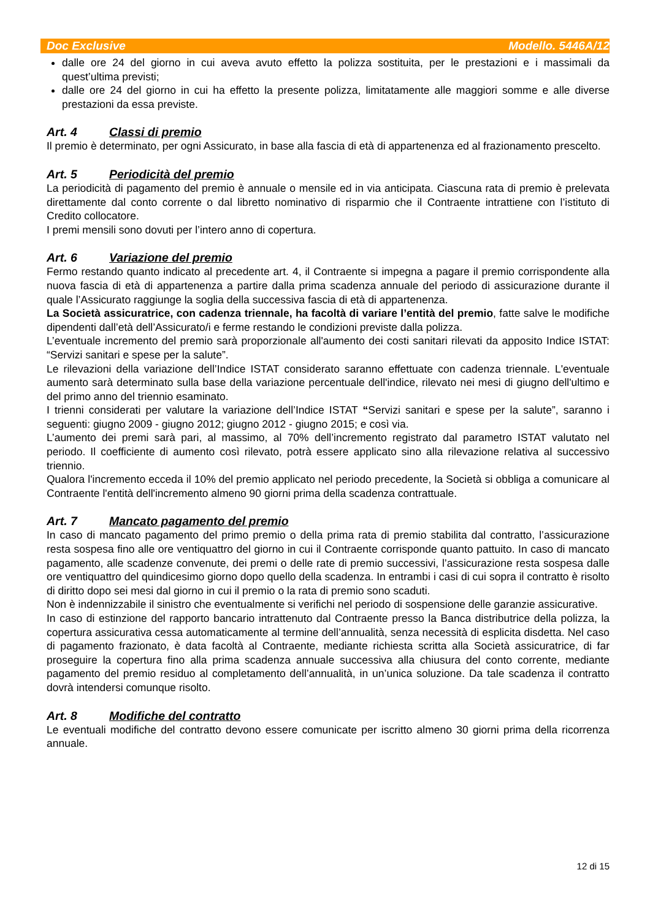Doc Exclusive Modello. 5446A/12
dalle ore 24 del giorno in cui aveva avuto effetto la polizza sostituita, per le prestazioni e i massimali da quest’ultima previsti;
dalle ore 24 del giorno in cui ha effetto la presente polizza, limitatamente alle maggiori somme e alle diverse prestazioni da essa previste.
Art. 4 Classi di premio
Il premio è determinato, per ogni Assicurato, in base alla fascia di età di appartenenza ed al frazionamento prescelto.
Art. 5 Periodicità del premio
La periodicità di pagamento del premio è annuale o mensile ed in via anticipata. Ciascuna rata di premio è prelevata direttamente dal conto corrente o dal libretto nominativo di risparmio che il Contraente intrattiene con l’istituto di Credito collocatore.
I premi mensili sono dovuti per l’intero anno di copertura.
Art. 6 Variazione del premio
Fermo restando quanto indicato al precedente art. 4, il Contraente si impegna a pagare il premio corrispondente alla nuova fascia di età di appartenenza a partire dalla prima scadenza annuale del periodo di assicurazione durante il quale l’Assicurato raggiunge la soglia della successiva fascia di età di appartenenza.
La Società assicuratrice, con cadenza triennale, ha facoltà di variare l’entità del premio, fatte salve le modifiche dipendenti dall’età dell’Assicurato/i e ferme restando le condizioni previste dalla polizza.
L’eventuale incremento del premio sarà proporzionale all'aumento dei costi sanitari rilevati da apposito Indice ISTAT: “Servizi sanitari e spese per la salute”.
Le rilevazioni della variazione dell’Indice ISTAT considerato saranno effettuate con cadenza triennale. L'eventuale aumento sarà determinato sulla base della variazione percentuale dell'indice, rilevato nei mesi di giugno dell'ultimo e del primo anno del triennio esaminato.
I trienni considerati per valutare la variazione dell’Indice ISTAT “Servizi sanitari e spese per la salute”, saranno i seguenti: giugno 2009 - giugno 2012; giugno 2012 - giugno 2015; e così via.
L’aumento dei premi sarà pari, al massimo, al 70% dell’incremento registrato dal parametro ISTAT valutato nel periodo. Il coefficiente di aumento così rilevato, potrà essere applicato sino alla rilevazione relativa al successivo triennio.
Qualora l'incremento ecceda il 10% del premio applicato nel periodo precedente, la Società si obbliga a comunicare al Contraente l'entità dell'incremento almeno 90 giorni prima della scadenza contrattuale.
Art. 7 Mancato pagamento del premio
In caso di mancato pagamento del primo premio o della prima rata di premio stabilita dal contratto, l’assicurazione resta sospesa fino alle ore ventiquattro del giorno in cui il Contraente corrisponde quanto pattuito. In caso di mancato pagamento, alle scadenze convenute, dei premi o delle rate di premio successivi, l’assicurazione resta sospesa dalle ore ventiquattro del quindicesimo giorno dopo quello della scadenza. In entrambi i casi di cui sopra il contratto è risolto di diritto dopo sei mesi dal giorno in cui il premio o la rata di premio sono scaduti.
Non è indennizzabile il sinistro che eventualmente si verifichi nel periodo di sospensione delle garanzie assicurative.
In caso di estinzione del rapporto bancario intrattenuto dal Contraente presso la Banca distributrice della polizza, la copertura assicurativa cessa automaticamente al termine dell’annualità, senza necessità di esplicita disdetta. Nel caso di pagamento frazionato, è data facoltà al Contraente, mediante richiesta scritta alla Società assicuratrice, di far proseguire la copertura fino alla prima scadenza annuale successiva alla chiusura del conto corrente, mediante pagamento del premio residuo al completamento dell’annualità, in un’unica soluzione. Da tale scadenza il contratto dovrà intendersi comunque risolto.
Art. 8 Modifiche del contratto
Le eventuali modifiche del contratto devono essere comunicate per iscritto almeno 30 giorni prima della ricorrenza annuale.
12 di 15